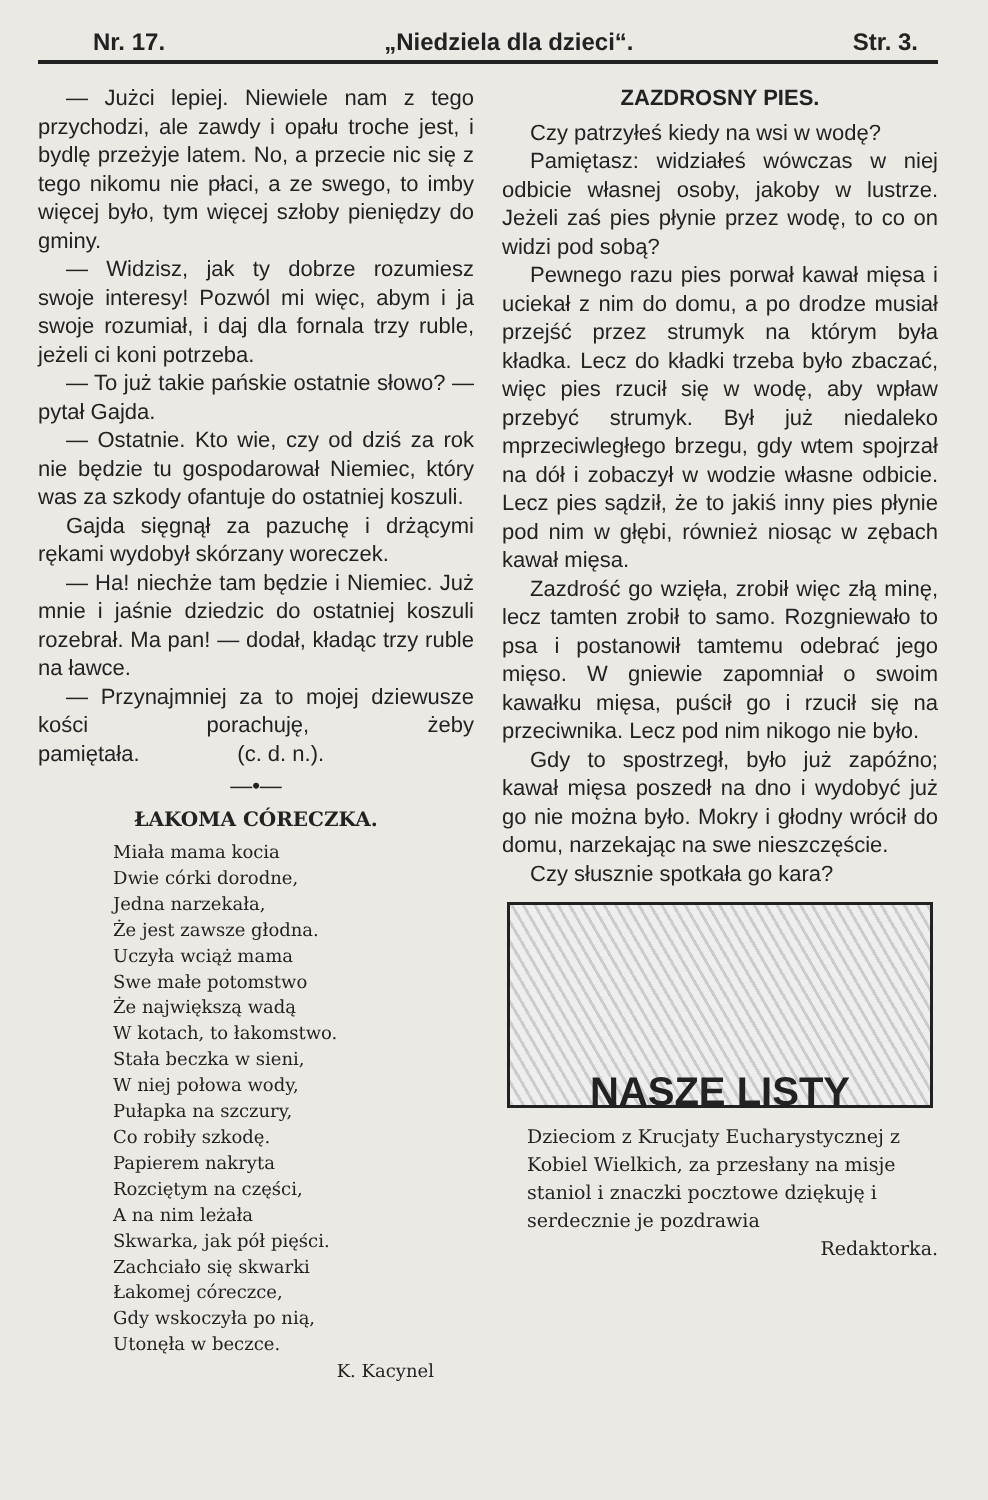Nr. 17. „Niedziela dla dzieci“. Str. 3.
— Jużci lepiej. Niewiele nam z tego przychodzi, ale zawdy i opału troche jest, i bydlę przeżyje latem. No, a przecie nic się z tego nikomu nie płaci, a ze swego, to imby więcej było, tym więcej szłoby pieniędzy do gminy.
— Widzisz, jak ty dobrze rozumiesz swoje interesy! Pozwól mi więc, abym i ja swoje rozumiał, i daj dla fornala trzy ruble, jeżeli ci koni potrzeba.
— To już takie pańskie ostatnie słowo? — pytał Gajda.
— Ostatnie. Kto wie, czy od dziś za rok nie będzie tu gospodarował Niemiec, który was za szkody ofantuje do ostatniej koszuli.
Gajda sięgnął za pazuchę i drżącymi rękami wydobył skórzany woreczek.
— Ha! niechże tam będzie i Niemiec. Już mnie i jaśnie dziedzic do ostatniej koszuli rozebrał. Ma pan! — dodał, kładąc trzy ruble na ławce.
— Przynajmniej za to mojej dziewusze kości porachuję, żeby pamiętała. (c. d. n.).
—•—
ŁAKOMA CÓRECZKA.
Miała mama kocia
Dwie córki dorodne,
Jedna narzekała,
Że jest zawsze głodna.
Uczyła wciąż mama
Swe małe potomstwo
Że największą wadą
W kotach, to łakomstwo.
Stała beczka w sieni,
W niej połowa wody,
Pułapka na szczury,
Co robiły szkodę.
Papierem nakryta
Rozciętym na części,
A na nim leżała
Skwarka, jak pół pięści.
Zachciało się skwarki
Łakomej córeczce,
Gdy wskoczyła po nią,
Utonęła w beczce.
K. Kacynel
ZAZDROSNY PIES.
Czy patrzyłeś kiedy na wsi w wodę?
Pamiętasz: widziałeś wówczas w niej odbicie własnej osoby, jakoby w lustrze. Jeżeli zaś pies płynie przez wodę, to co on widzi pod sobą?
Pewnego razu pies porwał kawał mięsa i uciekał z nim do domu, a po drodze musiał przejść przez strumyk na którym była kładka. Lecz do kładki trzeba było zbaczać, więc pies rzucił się w wodę, aby wpław przebyć strumyk. Był już niedaleko mprzeciwległego brzegu, gdy wtem spojrzał na dół i zobaczył w wodzie własne odbicie. Lecz pies sądził, że to jakiś inny pies płynie pod nim w głębi, również niosąc w zębach kawał mięsa.
Zazdrość go wzięła, zrobił więc złą minę, lecz tamten zrobił to samo. Rozgniewało to psa i postanowił tamtemu odebrać jego mięso. W gniewie zapomniał o swoim kawałku mięsa, puścił go i rzucił się na przeciwnika. Lecz pod nim nikogo nie było.
Gdy to spostrzegł, było już zapóźno; kawał mięsa poszedł na dno i wydobyć już go nie można było. Mokry i głodny wrócił do domu, narzekając na swe nieszczęście.
Czy słusznie spotkała go kara?
NASZE LISTY
Dzieciom z Krucjaty Eucharystycznej z Kobiel Wielkich, za przesłany na misje staniol i znaczki pocztowe dziękuję i serdecznie je pozdrawia
Redaktorka.